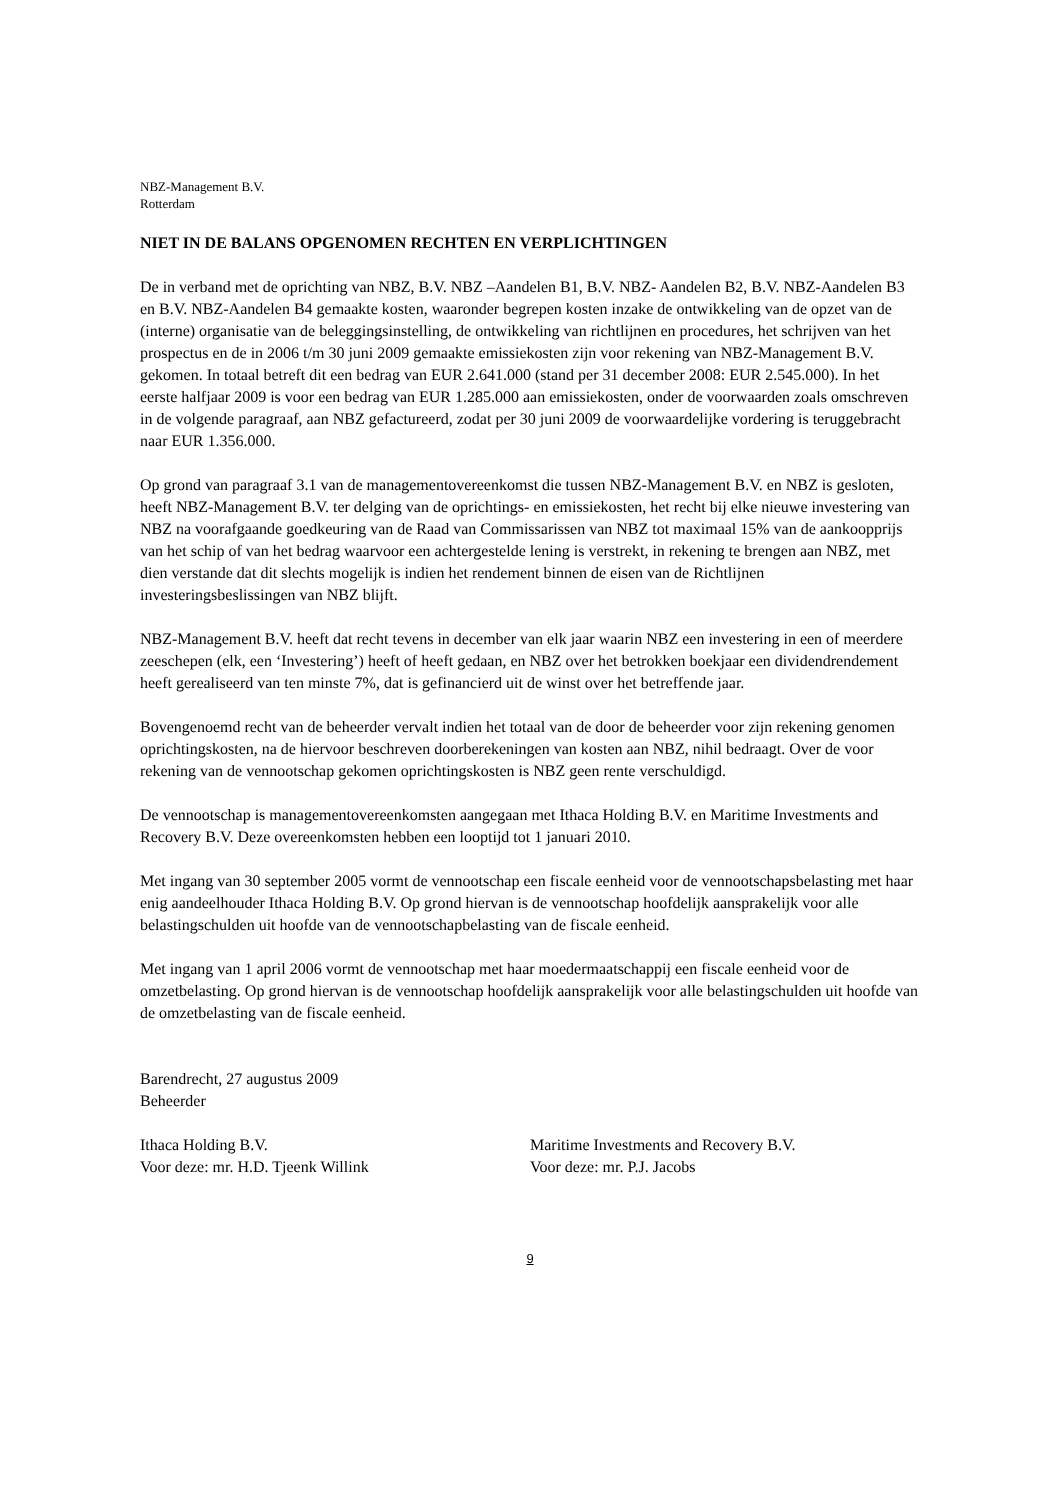NBZ-Management B.V.
Rotterdam
NIET IN DE BALANS OPGENOMEN RECHTEN EN VERPLICHTINGEN
De in verband met de oprichting van NBZ, B.V. NBZ –Aandelen B1, B.V. NBZ- Aandelen B2, B.V. NBZ-Aandelen B3 en B.V. NBZ-Aandelen B4 gemaakte kosten, waaronder begrepen kosten inzake de ontwikkeling van de opzet van de (interne) organisatie van de beleggingsinstelling, de ontwikkeling van richtlijnen en procedures, het schrijven van het prospectus en de in 2006 t/m 30 juni 2009 gemaakte emissiekosten zijn voor rekening van NBZ-Management B.V. gekomen. In totaal betreft dit een bedrag van EUR 2.641.000 (stand per 31 december 2008: EUR 2.545.000). In het eerste halfjaar 2009 is voor een bedrag van EUR 1.285.000 aan emissiekosten, onder de voorwaarden zoals omschreven in de volgende paragraaf, aan NBZ gefactureerd, zodat per 30 juni 2009 de voorwaardelijke vordering is teruggebracht naar EUR 1.356.000.
Op grond van paragraaf 3.1 van de managementovereenkomst die tussen NBZ-Management B.V. en NBZ is gesloten, heeft NBZ-Management B.V. ter delging van de oprichtings- en emissiekosten, het recht bij elke nieuwe investering van NBZ na voorafgaande goedkeuring van de Raad van Commissarissen van NBZ tot maximaal 15% van de aankoopprijs van het schip of van het bedrag waarvoor een achtergestelde lening is verstrekt, in rekening te brengen aan NBZ, met dien verstande dat dit slechts mogelijk is indien het rendement binnen de eisen van de Richtlijnen investeringsbeslissingen van NBZ blijft.
NBZ-Management B.V. heeft dat recht tevens in december van elk jaar waarin NBZ een investering in een of meerdere zeeschepen (elk, een ‘Investering’) heeft of heeft gedaan, en NBZ over het betrokken boekjaar een dividendrendement heeft gerealiseerd van ten minste 7%, dat is gefinancierd uit de winst over het betreffende jaar.
Bovengenoemd recht van de beheerder vervalt indien het totaal van de door de beheerder voor zijn rekening genomen oprichtingskosten, na de hiervoor beschreven doorberekeningen van kosten aan NBZ, nihil bedraagt. Over de voor rekening van de vennootschap gekomen oprichtingskosten is NBZ geen rente verschuldigd.
De vennootschap is managementovereenkomsten aangegaan met Ithaca Holding B.V. en Maritime Investments and Recovery B.V. Deze overeenkomsten hebben een looptijd tot 1 januari 2010.
Met ingang van 30 september 2005 vormt de vennootschap een fiscale eenheid voor de vennootschapsbelasting met haar enig aandeelhouder Ithaca Holding B.V. Op grond hiervan is de vennootschap hoofdelijk aansprakelijk voor alle belastingschulden uit hoofde van de vennootschapbelasting van de fiscale eenheid.
Met ingang van 1 april 2006 vormt de vennootschap met haar moedermaatschappij een fiscale eenheid voor de omzetbelasting. Op grond hiervan is de vennootschap hoofdelijk aansprakelijk voor alle belastingschulden uit hoofde van de omzetbelasting van de fiscale eenheid.
Barendrecht, 27 augustus 2009
Beheerder
Ithaca Holding B.V.
Voor deze: mr. H.D. Tjeenk Willink
Maritime Investments and Recovery B.V.
Voor deze: mr. P.J. Jacobs
9